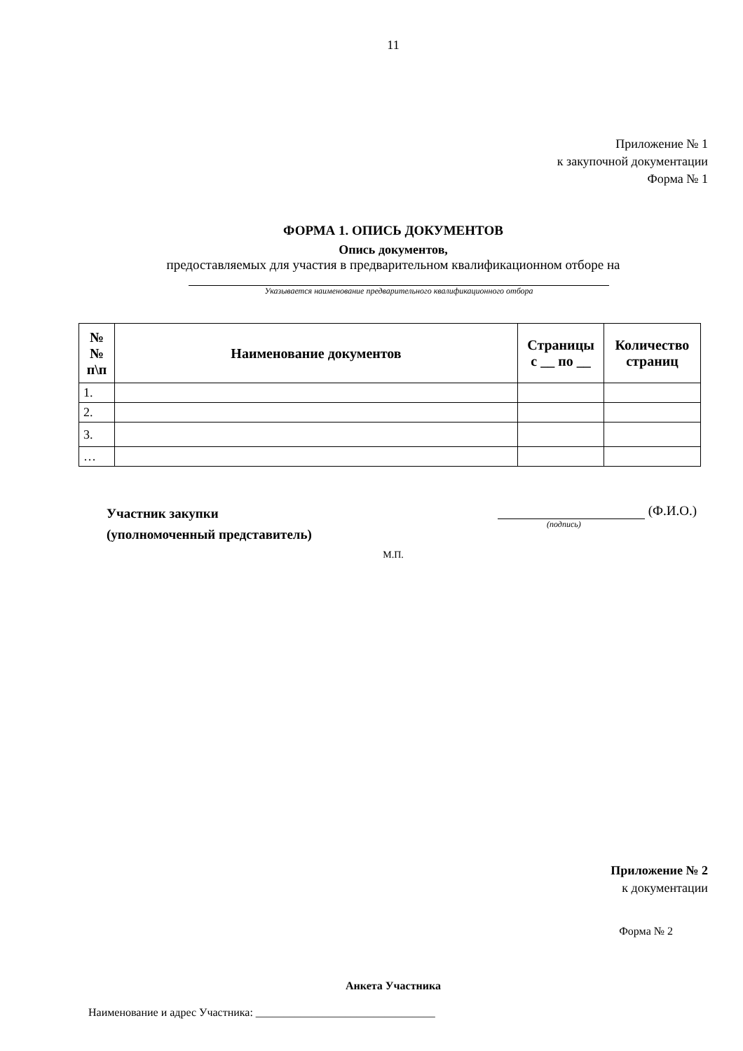11
Приложение № 1
к закупочной документации
Форма № 1
ФОРМА 1. ОПИСЬ ДОКУМЕНТОВ
Опись документов,
предоставляемых для участия в предварительном квалификационном отборе на
Указывается наименование предварительного квалификационного отбора
| № № п\п | Наименование документов | Страницы с __ по __ | Количество страниц |
| --- | --- | --- | --- |
| 1. | | | |
| 2. | | | |
| 3. | | | |
| … | | | |
Участник закупки
(уполномоченный представитель)
(Ф.И.О.)
(подпись)
М.П.
Приложение № 2
к документации
Форма № 2
Анкета Участника
Наименование и адрес Участника: ________________________________